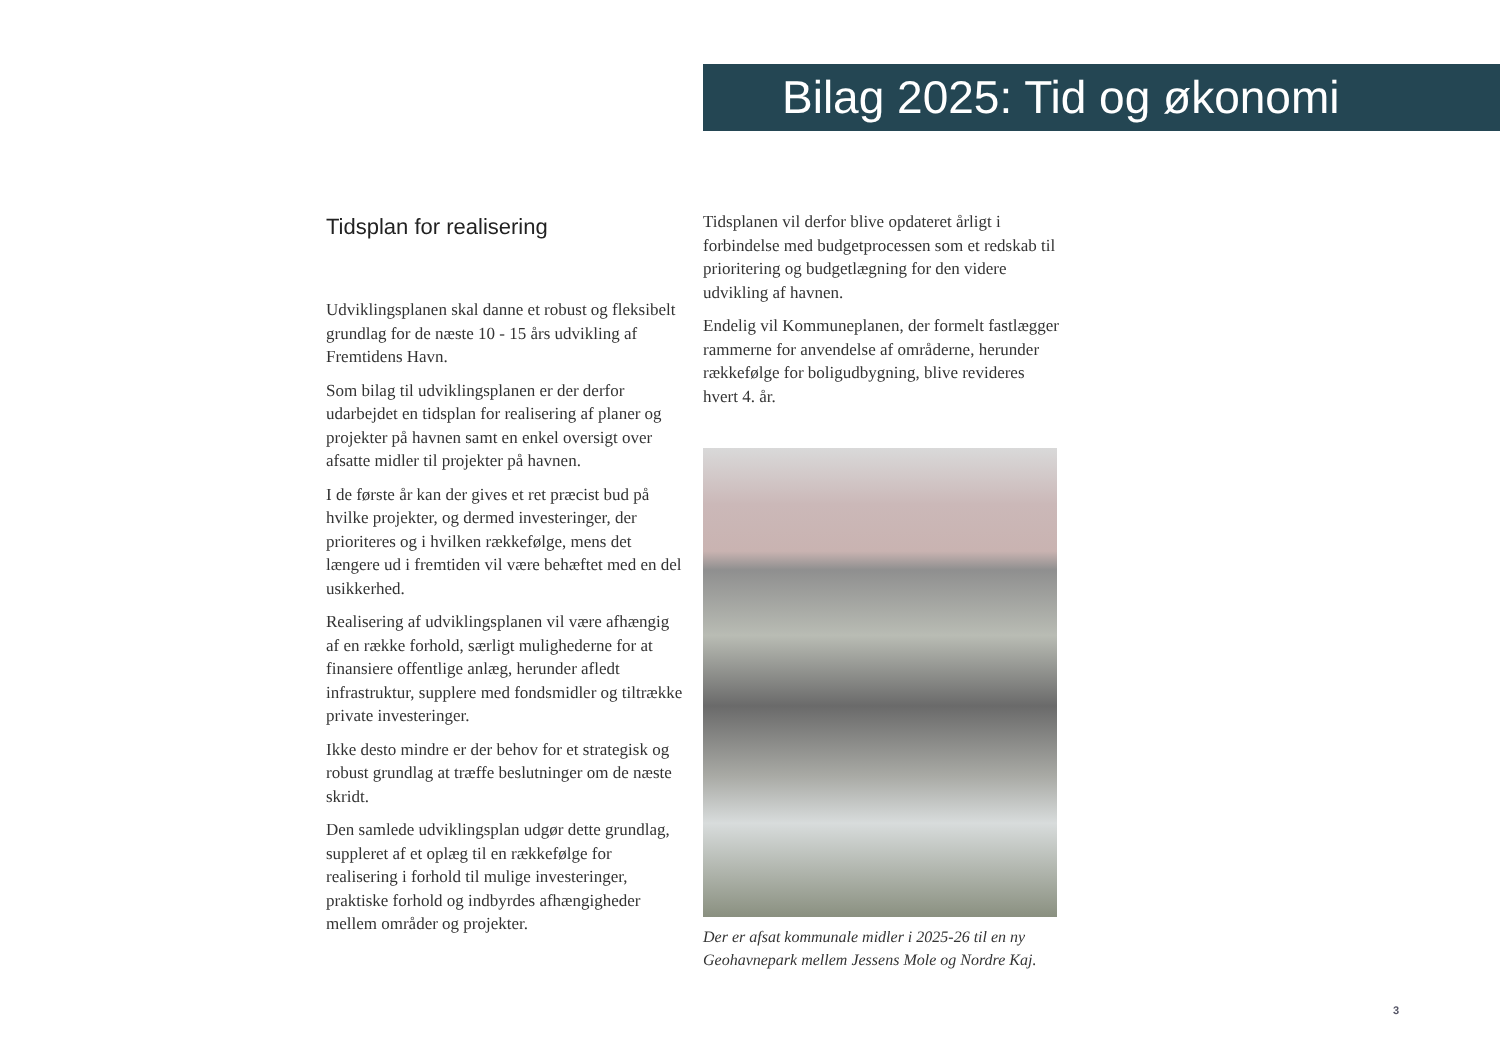Bilag 2025: Tid og økonomi
Tidsplan for realisering
Udviklingsplanen skal danne et robust og fleksibelt grundlag for de næste 10 - 15 års udvikling af Fremtidens Havn.
Som bilag til udviklingsplanen er der derfor udarbejdet en tidsplan for realisering af planer og projekter på havnen samt en enkel oversigt over afsatte midler til projekter på havnen.
I de første år kan der gives et ret præcist bud på hvilke projekter, og dermed investeringer, der prioriteres og i hvilken rækkefølge, mens det længere ud i fremtiden vil være behæftet med en del usikkerhed.
Realisering af udviklingsplanen vil være afhængig af en række forhold, særligt mulighederne for at finansiere offentlige anlæg, herunder afledt infrastruktur, supplere med fondsmidler og tiltrække private investeringer.
Ikke desto mindre er der behov for et strategisk og robust grundlag at træffe beslutninger om de næste skridt.
Den samlede udviklingsplan udgør dette grundlag, suppleret af et oplæg til en rækkefølge for realisering i forhold til mulige investeringer, praktiske forhold og indbyrdes afhængigheder mellem områder og projekter.
Tidsplanen vil derfor blive opdateret årligt i forbindelse med budgetprocessen som et redskab til prioritering og budgetlægning for den videre udvikling af havnen.
Endelig vil Kommuneplanen, der formelt fastlægger rammerne for anvendelse af områderne, herunder rækkefølge for boligudbygning, blive revideres hvert 4. år.
Der er afsat kommunale midler i 2025-26 til en ny Geohavnepark mellem Jessens Mole og Nordre Kaj.
3